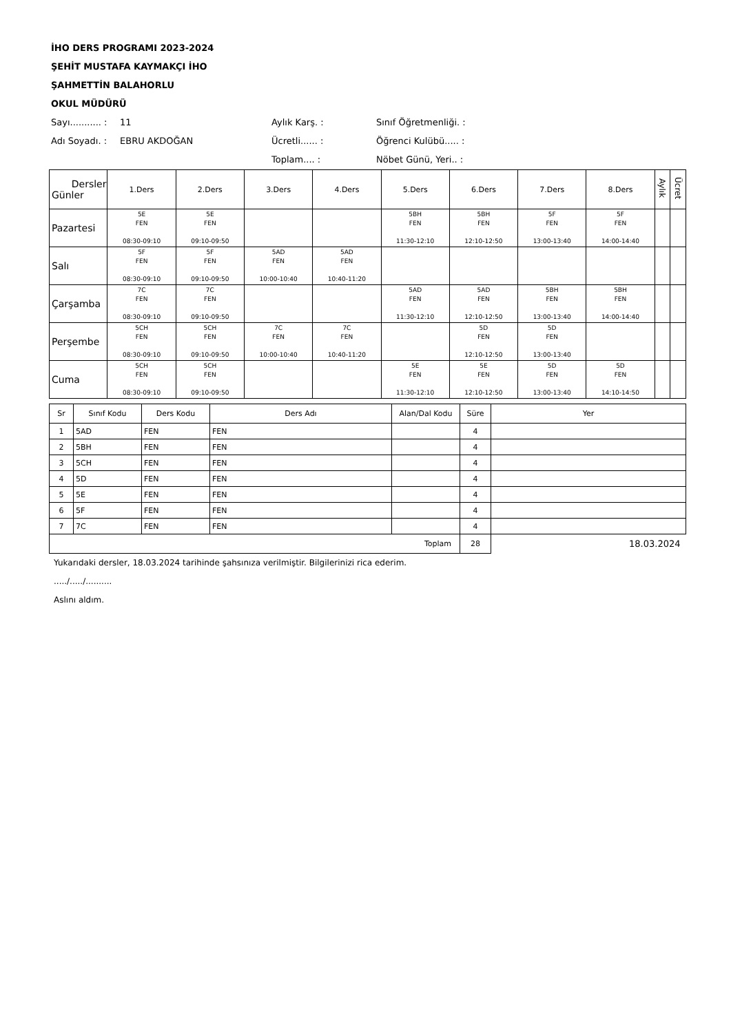İHO DERS PROGRAMI 2023-2024
ŞEHİT MUSTAFA KAYMAKÇI İHO
ŞAHMETTİN BALAHORLU
OKUL MÜDÜRÜ
Sayı........... :
11 Aylık Karş. : Sınıf Öğretmenliği. :
Adı Soyadı. :
EBRU AKDOĞAN Ücretli...... : Öğrenci Kulübü..... :
Toplam.... : Nöbet Günü, Yeri.. :
| Dersler Günler | 1.Ders | 2.Ders | 3.Ders | 4.Ders | 5.Ders | 6.Ders | 7.Ders | 8.Ders | Aylık | Ücret |
| --- | --- | --- | --- | --- | --- | --- | --- | --- | --- | --- |
| Pazartesi | 5E FEN 08:30-09:10 | 5E FEN 09:10-09:50 | | | 5BH FEN 11:30-12:10 | 5BH FEN 12:10-12:50 | 5F FEN 13:00-13:40 | 5F FEN 14:00-14:40 | | |
| Salı | 5F FEN 08:30-09:10 | 5F FEN 09:10-09:50 | 5AD FEN 10:00-10:40 | 5AD FEN 10:40-11:20 | | | | | | |
| Çarşamba | 7C FEN 08:30-09:10 | 7C FEN 09:10-09:50 | | | 5AD FEN 11:30-12:10 | 5AD FEN 12:10-12:50 | 5BH FEN 13:00-13:40 | 5BH FEN 14:00-14:40 | | |
| Perşembe | 5CH FEN 08:30-09:10 | 5CH FEN 09:10-09:50 | 7C FEN 10:00-10:40 | 7C FEN 10:40-11:20 | | 5D FEN 12:10-12:50 | 5D FEN 13:00-13:40 | | | |
| Cuma | 5CH FEN 08:30-09:10 | 5CH FEN 09:10-09:50 | | | 5E FEN 11:30-12:10 | 5E FEN 12:10-12:50 | 5D FEN 13:00-13:40 | 5D FEN 14:10-14:50 | | |
| Sr | Sınıf Kodu | Ders Kodu | Ders Adı | Alan/Dal Kodu | Süre | Yer |
| --- | --- | --- | --- | --- | --- | --- |
| 1 | 5AD | FEN | FEN | | 4 | |
| 2 | 5BH | FEN | FEN | | 4 | |
| 3 | 5CH | FEN | FEN | | 4 | |
| 4 | 5D | FEN | FEN | | 4 | |
| 5 | 5E | FEN | FEN | | 4 | |
| 6 | 5F | FEN | FEN | | 4 | |
| 7 | 7C | FEN | FEN | | 4 | |
| Toplam | | | | | 28 | 18.03.2024 |
Yukarıdaki dersler, 18.03.2024 tarihinde şahsınıza verilmiştir. Bilgilerinizi rica ederim.
...../...../..........
Aslını aldım.